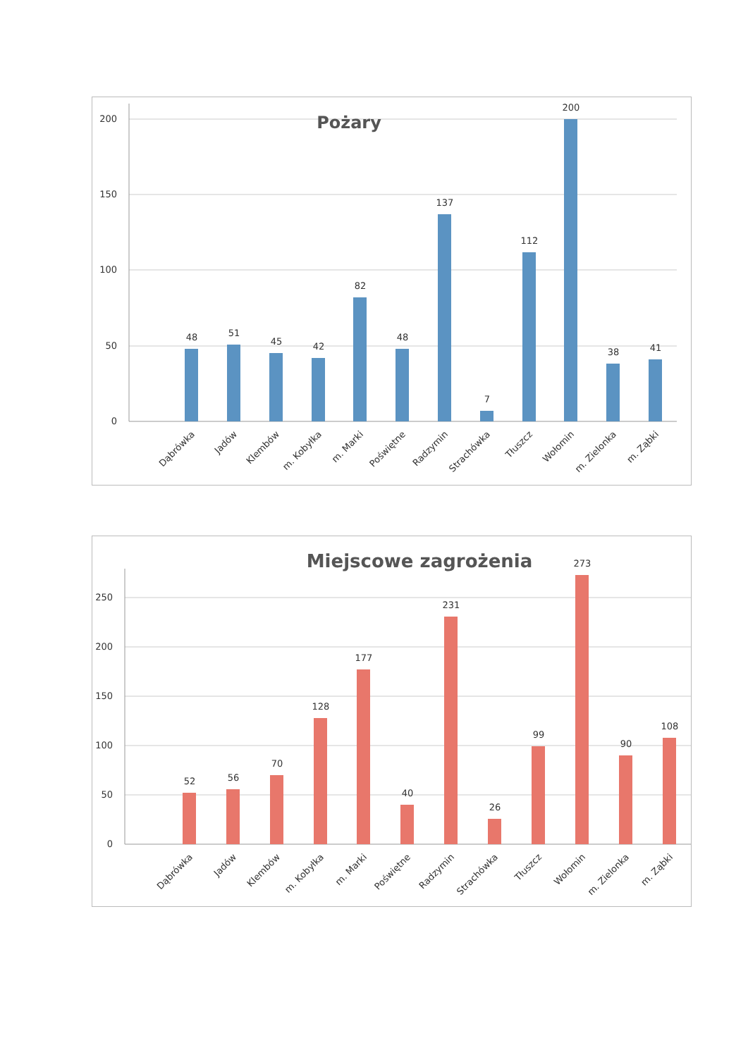200
150
100
50
0
Pożary
48
51
45
42
82
48
137
7
112
200
38
41
Dąbrówka
Jadów
Klembów
m. Kobyłka
m. Marki
Poświętne
Radzymin
Strachówka
Tłuszcz
Wołomin
m. Zielonka
m. Ząbki
250
200
150
100
50
0
Miejscowe zagrożenia
52
56
70
128
177
40
231
26
99
273
90
108
Dąbrówka
Jadów
Klembów
m. Kobyłka
m. Marki
Poświętne
Radzymin
Strachówka
Tłuszcz
Wołomin
m. Zielonka
m. Ząbki